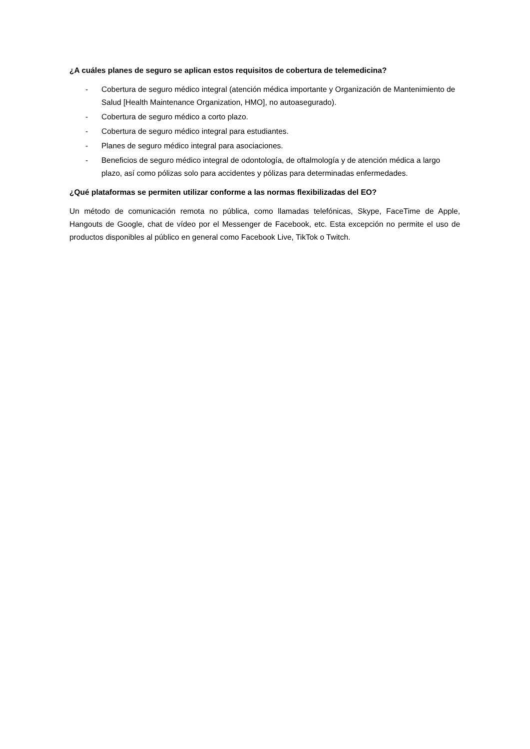¿A cuáles planes de seguro se aplican estos requisitos de cobertura de telemedicina?
- Cobertura de seguro médico integral (atención médica importante y Organización de Mantenimiento de Salud [Health Maintenance Organization, HMO], no autoasegurado).
- Cobertura de seguro médico a corto plazo.
- Cobertura de seguro médico integral para estudiantes.
- Planes de seguro médico integral para asociaciones.
- Beneficios de seguro médico integral de odontología, de oftalmología y de atención médica a largo plazo, así como pólizas solo para accidentes y pólizas para determinadas enfermedades.
¿Qué plataformas se permiten utilizar conforme a las normas flexibilizadas del EO?
Un método de comunicación remota no pública, como llamadas telefónicas, Skype, FaceTime de Apple, Hangouts de Google, chat de vídeo por el Messenger de Facebook, etc. Esta excepción no permite el uso de productos disponibles al público en general como Facebook Live, TikTok o Twitch.